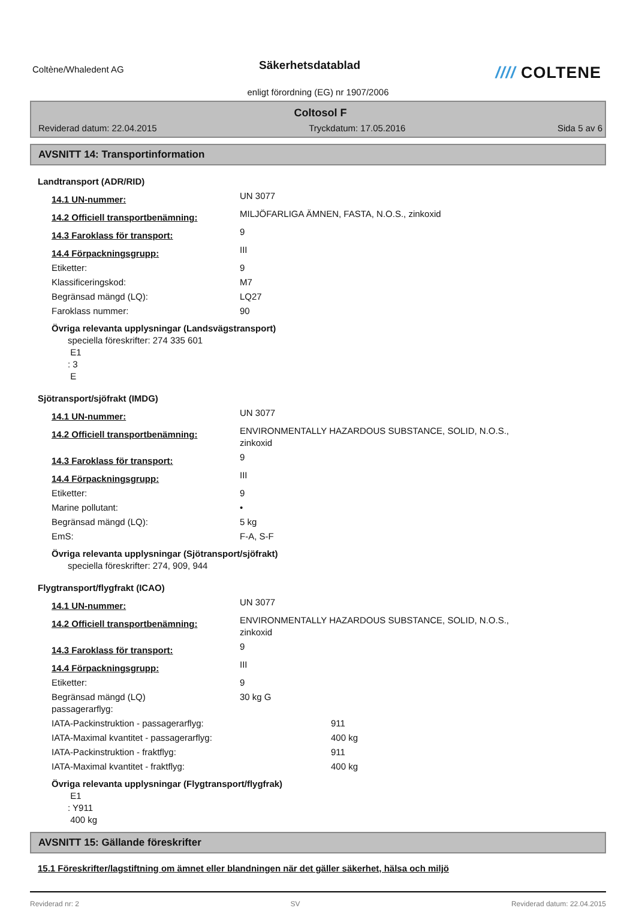Coltène/Whaledent AG
Säkerhetsdatablad
//// COLTENE
enligt förordning (EG) nr 1907/2006
Coltosol F
Reviderad datum: 22.04.2015 Tryckdatum: 17.05.2016 Sida 5 av 6
AVSNITT 14: Transportinformation
Landtransport (ADR/RID)
14.1 UN-nummer:
UN 3077
14.2 Officiell transportbenämning:
MILJÖFARLIGA ÄMNEN, FASTA, N.O.S., zinkoxid
14.3 Faroklass för transport:
9
14.4 Förpackningsgrupp:
III
Etiketter: 9
Klassificeringskod: M7
Begränsad mängd (LQ): LQ27
Faroklass nummer: 90
Övriga relevanta upplysningar (Landsvägstransport)
speciella föreskrifter: 274 335 601
E1
: 3
E
Sjötransport/sjöfrakt (IMDG)
14.1 UN-nummer:
UN 3077
14.2 Officiell transportbenämning:
ENVIRONMENTALLY HAZARDOUS SUBSTANCE, SOLID, N.O.S.,
zinkoxid
14.3 Faroklass för transport:
9
14.4 Förpackningsgrupp:
III
Etiketter: 9
Marine pollutant: •
Begränsad mängd (LQ): 5 kg
EmS: F-A, S-F
Övriga relevanta upplysningar (Sjötransport/sjöfrakt)
speciella föreskrifter: 274, 909, 944
Flygtransport/flygfrakt (ICAO)
14.1 UN-nummer:
UN 3077
14.2 Officiell transportbenämning:
ENVIRONMENTALLY HAZARDOUS SUBSTANCE, SOLID, N.O.S.,
zinkoxid
14.3 Faroklass för transport:
9
14.4 Förpackningsgrupp:
III
Etiketter: 9
Begränsad mängd (LQ)
passagerarflyg:
30 kg G
IATA-Packinstruktion - passagerarflyg: 911
IATA-Maximal kvantitet - passagerarflyg: 400 kg
IATA-Packinstruktion - fraktflyg: 911
IATA-Maximal kvantitet - fraktflyg: 400 kg
Övriga relevanta upplysningar (Flygtransport/flygfrak)
E1
: Y911
400 kg
AVSNITT 15: Gällande föreskrifter
15.1 Föreskrifter/lagstiftning om ämnet eller blandningen när det gäller säkerhet, hälsa och miljö
Reviderad nr: 2 SV Reviderad datum: 22.04.2015